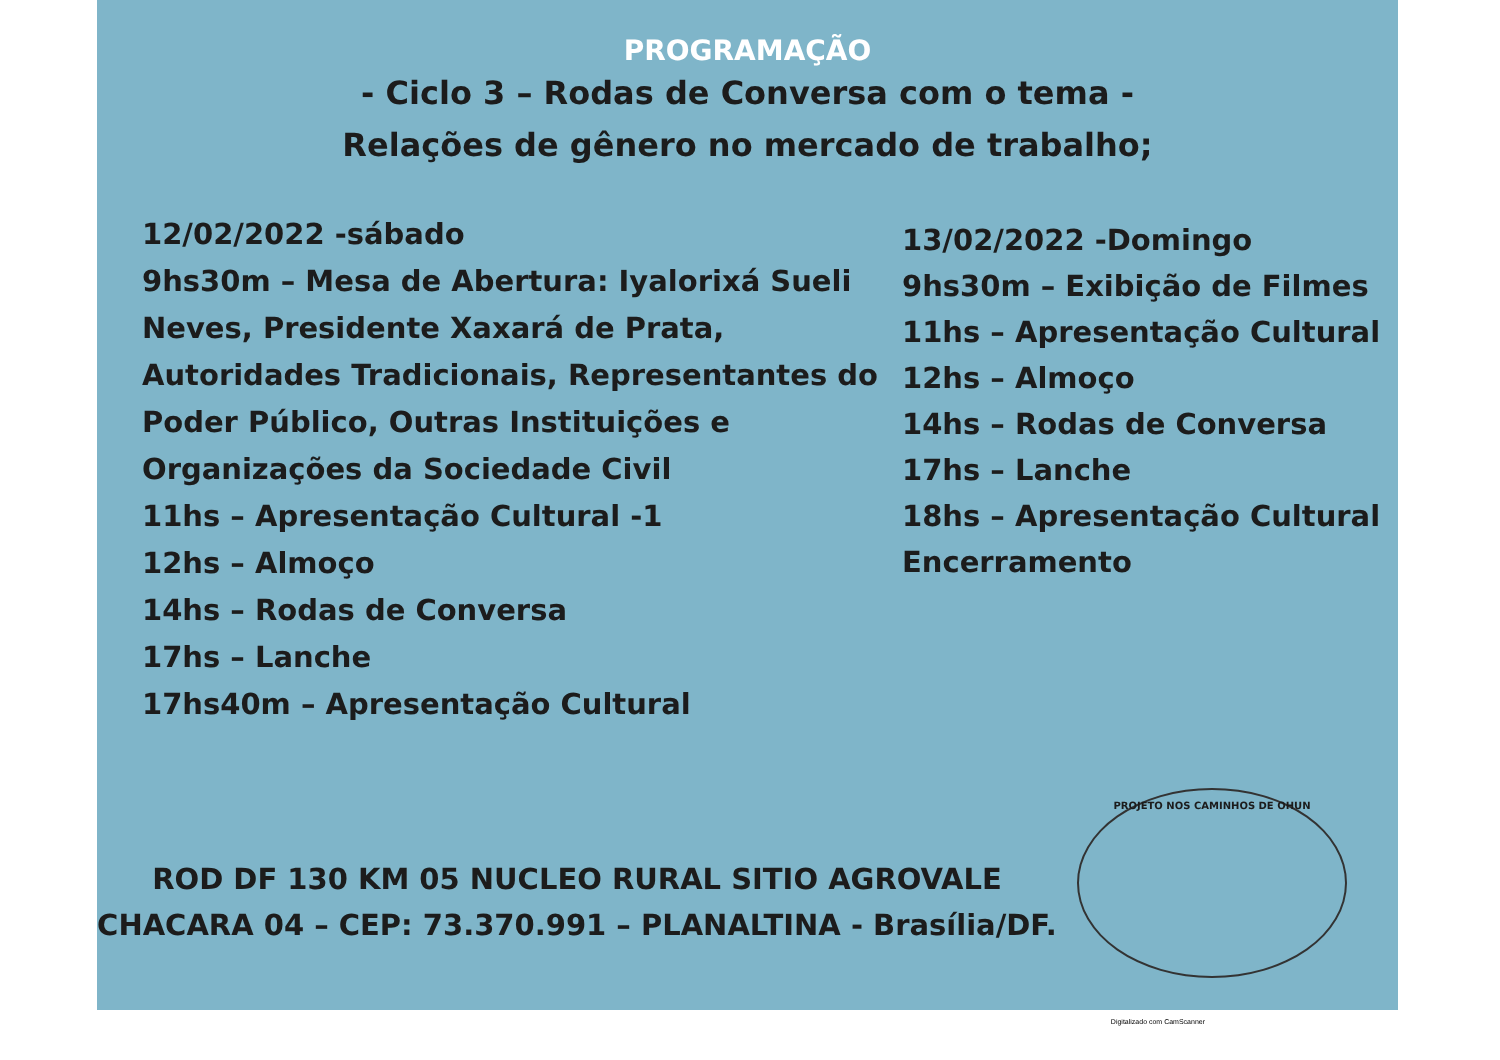PROGRAMAÇÃO
- Ciclo 3 – Rodas de Conversa com o tema -
Relações de gênero no mercado de trabalho;
12/02/2022 -sábado
9hs30m – Mesa de Abertura: Iyalorixá Sueli Neves, Presidente Xaxará de Prata, Autoridades Tradicionais, Representantes do Poder Público, Outras Instituições e Organizações da Sociedade Civil
11hs – Apresentação Cultural -1
12hs – Almoço
14hs – Rodas de Conversa
17hs – Lanche
17hs40m – Apresentação Cultural
13/02/2022 -Domingo
9hs30m – Exibição de Filmes
11hs – Apresentação Cultural
12hs – Almoço
14hs – Rodas de Conversa
17hs – Lanche
18hs – Apresentação Cultural
Encerramento
ROD DF 130 KM 05 NUCLEO RURAL SITIO AGROVALE
CHACARA 04 – CEP: 73.370.991 – PLANALTINA - Brasília/DF.
PROJETO NOS CAMINHOS DE OHUN
Digitalizado com CamScanner